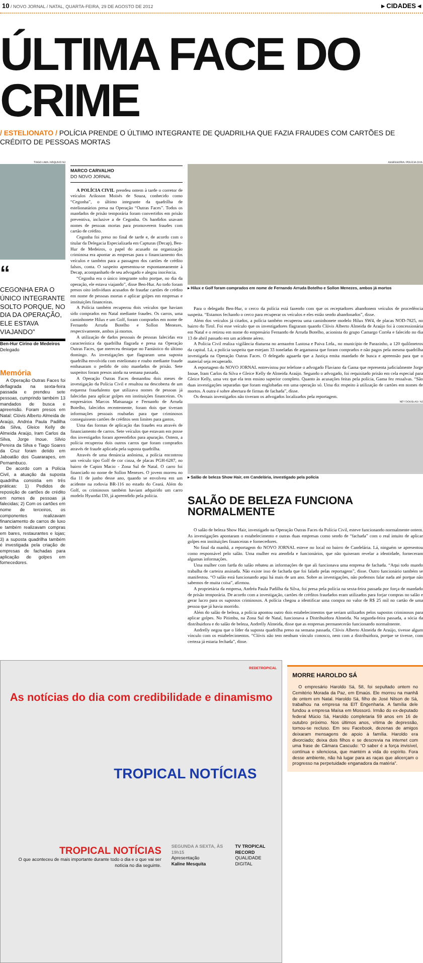10 / NOVO JORNAL / NATAL, QUARTA-FEIRA, 29 DE AGOSTO DE 2012 ▸ CIDADES ◂
ÚLTIMA FACE DO CRIME
/ ESTELIONATO / POLÍCIA PRENDE O ÚLTIMO INTEGRANTE DE QUADRILHA QUE FAZIA FRAUDES COM CARTÕES DE CRÉDITO DE PESSOAS MORTAS
TIAGO LIMA / ARQUIVO NJ
“
CEGONHA ERA O ÚNICO INTEGRANTE SOLTO PORQUE, NO DIA DA OPERAÇÃO, ELE ESTAVA VIAJANDO”
Ben-Hur Cirino de Medeiros
Delegado
Memória
A Operação Outras Faces foi deflagrada na sexta-feira passada e prendeu sete pessoas, cumprindo também 13 mandados de busca e apreensão. Foram presos em Natal: Clóvis Alberto Almeida de Araújo, Andréa Paula Padilha da Silva, Gleice Kelly de Almeida Araújo, Iram Carlos da Silva, Jorge Inoue. Silvio Pereira da Silva e Tiago Soares da Cruz foram detido em Jaboatão dos Guararapes, em Pernambuco.
De acordo com a Polícia Civil, a atuação da suposta quadrilha consistia em três práticas: 1) Pedidos de reposição de cartões de crédito em nomes de pessoas já falecidas; 2) Com os cartões em nome de terceiros, os componentes realizavam financiamento de carros de luxo e também realizavam compras em bares, restaurantes e lojas; 3) a suposta quadrilha também é investigada pela criação de empresas de fachadas para aplicação de golpes em fornecedores.
MARCO CARVALHO
DO NOVO JORNAL
A POLÍCIA CIVIL prendeu ontem à tarde o corretor de veículos Ariksson Moisés de Souza, conhecido como “Cegonha”, o último integrante da quadrilha de estelionatários presa na Operação “Outras Faces”. Todos os mandados de prisão temporária foram convertidos em prisão preventiva, inclusive a de Cegonha. Os bandidos usavam nomes de pessoas mortas para promoverem fraudes com cartão de crédito.
Cegonha foi preso no final de tarde e, de acordo com o titular da Delegacia Especializada em Capturas (Decap), Ben-Hur de Medeiros, o papel do acusado na organização criminosa era apontar as empresas para o financiamento dos veículos e também para a passagem dos cartões de crédito falsos, conta. O suspeito apresentou-se espontaneamente à Decap, acompanhado de seu advogado e alegou inocência.
“Cegonha era o único integrante solto porque, no dia da operação, ele estava viajando”, disse Ben-Hur. Ao todo foram presos oito indivíduos acusados de fraudar cartões de crédito em nome de pessoas mortas e aplicar golpes em empresas e instituições financeiras.
A Polícia também recuperou dois veículos que haviam sido comprados em Natal mediante fraudes. Os carros, uma caminhonete Hilux e um Golf, foram comprados em nome de Fernando Arruda Botelho e Sollon Menezes, respectivamente, ambos já mortos.
A utilização de dados pessoais de pessoas falecidas era característica da quadrilha flagrada e presa na Operação Outras Faces, que mereceu destaque no Fantástico do último domingo. As investigações que flagraram uma suposta quadrilha envolvida com estelionato e roubo mediante fraude embasaram o pedido de oito mandados de prisão. Sete suspeitos foram presos ainda na semana passada.
A Operação Outras Faces demandou dois meses de investigação da Polícia Civil e resultou na descoberta de um esquema fraudulento que utilizava nomes de pessoas já falecidas para aplicar golpes em instituições financeiras. Os empresários Marcos Matsunaga e Fernando de Arruda Botelho, falecidos recentemente, foram dois que tiveram informações pessoais roubadas para que criminosos conseguissem cartões de créditos sem limites para gastos.
Uma das formas de aplicação das fraudes era através de financiamento de carros. Sete veículos que estavam em posse dos investigados foram apreendidos para apuração. Ontem, a polícia recuperou dois outros carros que foram comprados através de fraude aplicada pela suposta quadrilha.
Através de uma denúncia anônima, a polícia encontrou um veículo tipo Golf de cor cinza, de placas PGH-6287, no bairro de Capim Macio - Zona Sul de Natal. O carro foi financiado no nome de Sollon Menezes. O jovem morreu no dia 11 de junho desse ano, quando se envolveu em um acidente na rodovia BR-116 no estado do Ceará. Além do Golf, os criminosos também haviam adquirido um carro modelo Hyundai I30, já apreendido pela polícia.
ASSESSORIA / POLÍCIA CIVIL
▸ Hilux e Golf foram comprados em nome de Fernando Arruda Botelho e Sollon Menezes, ambos já mortos
Para o delegado Ben-Hur, o cerco da polícia está fazendo com que os receptadores abandonem veículos de procedência suspeita. “Estamos fechando o cerco para recuperar os veículos e eles estão sendo abandonados”, disse.
Além dos veículos já citados, a polícia também recuperou uma caminhonete modelo Hilux SW4, de placas NOD-7825, no bairro do Tirol. Foi esse veículo que os investigadores flagraram quando Clóvis Alberto Almeida de Araújo foi à concessionária em Natal e o retirou em nome do empresário Fernando de Arruda Botelho, acionista do grupo Camargo Corrêa e falecido no dia 13 de abril passado em um acidente aéreo.
A Polícia Civil realiza vigilância diuturna no armazém Lustosa e Paiva Ltda., no município de Parazinho, a 120 quilômetros da capital. Lá, a polícia suspeita que estejam 33 toneladas de argamassa que foram comprados e não pagos pela mesma quadrilha investigada na Operação Outras Faces. O delegado aguarda que a Justiça emita mandado de busca e apreensão para que o material seja recuperado.
A reportagem do NOVO JORNAL entrevistou por telefone o advogado Flaviano da Gama que representa judicialmente Jorge Inoue, Iram Carlos da Silva e Gleice Kelly de Almeida Araújo. Segundo o advogado, foi requisitado prisão em cela especial para Gleice Kelly, uma vez que ela tem ensino superior completo. Quanto às acusações feitas pela polícia, Gama fez ressalvas. “São duas investigações separadas que foram englobadas em uma operação só. Uma diz respeito à utilização de cartões em nomes de mortos. A outra é sobre abertura de firmas de fachada”, disse.
Os demais investigados não tiveram os advogados localizados pela reportagem.
NEY DOUGLAS / NJ
▸ Salão de beleza Show Hair, em Candelária, investigado pela polícia
SALÃO DE BELEZA FUNCIONA NORMALMENTE
O salão de beleza Show Hair, investigado na Operação Outras Faces da Polícia Civil, esteve funcionando normalmente ontem. As investigações apontaram o estabelecimento e outras duas empresas como sendo de “fachada” com o real intuito de aplicar golpes em instituições financeiras e fornecedores.
No final da manhã, a reportagem do NOVO JORNAL esteve no local no bairro de Candelária. Lá, ninguém se apresentou como responsável pelo salão. Uma mulher era atendida e funcionários, que não quiseram revelar a identidade, forneceram algumas informações.
Uma mulher com farda do salão rebateu as informações de que ali funcionava uma empresa de fachada. “Aqui todo mundo trabalha de carteira assinada. Não existe isso de fachada que foi falado pelas reportagens”, disse. Outro funcionário também se manifestou. “O salão está funcionando aqui há mais de um ano. Sobre as investigações, não podemos falar nada até porque não sabemos de muita coisa”, afirmou.
A proprietária da empresa, Andréa Paula Padilha da Silva, foi presa pela polícia na sexta-feira passada por força de mandado de prisão temporária. De acordo com a investigação, cartões de créditos fraudados eram utilizados para forjar compras no salão e gerar lucro para os supostos criminosos. A polícia chegou a identificar uma compra no valor de R$ 25 mil no cartão de uma pessoa que já havia morrido.
Além do salão de beleza, a polícia apontou outro dois estabelecimentos que seriam utilizados pelos supostos criminosos para aplicar golpes. No Pitimbu, na Zona Sul de Natal, funcionava a Distribuidora Almeida. Na segunda-feira passada, a sócia da distribuidora e do salão de beleza, Andrelly Almeida, disse que as empresas permanecerão funcionando normalmente.
Andrelly negou que o líder da suposta quadrilha preso na semana passada, Clóvis Alberto Almeida de Araújo, tivesse algum vínculo com os estabelecimentos. “Clóvis não tem nenhum vínculo conosco, nem com a distribuidora, porque se tivesse, com certeza já estaria fechada”, disse.
REDETROPICAL
As notícias do dia com credibilidade e dinamismo
TROPICAL NOTÍCIAS
TROPICAL NOTÍCIAS
O que aconteceu de mais importante durante todo o dia e o que vai ser notícia no dia seguinte.
SEGUNDA A SEXTA, ÀS 19h15
Apresentação
Kaline Mesquita
TV TROPICAL RECORD
QUALIDADE DIGITAL
MORRE HAROLDO SÁ
O empresário Haroldo Sá, 58, foi sepultado ontem no Cemitério Morada da Paz, em Emaús. Ele morreu na manhã de ontem em Natal. Haroldo Sá, filho de José Nilson de Sá, trabalhou na empresa na EIT Engenharia. A família dele fundou a empresa Maísa em Mossoró. Irmão do ex-deputado federal Múcio Sá, Haroldo completaria 59 anos em 16 de outubro próximo. Nos últimos anos, vítima de depressão, tornou-se recluso. Em seu Facebook, dezenas de amigos deixaram mensagens de apoio à família. Haroldo era divorciado; deixa dois filhos e se descrevia na internet com uma frase de Câmara Cascudo: “O saber é a força invisível, contínua e silenciosa, que mantém a vida do espírito. Fora desse ambiente, não há lugar para as raças que alicerçam o progresso na perpetuidade enganadora da matéria”.